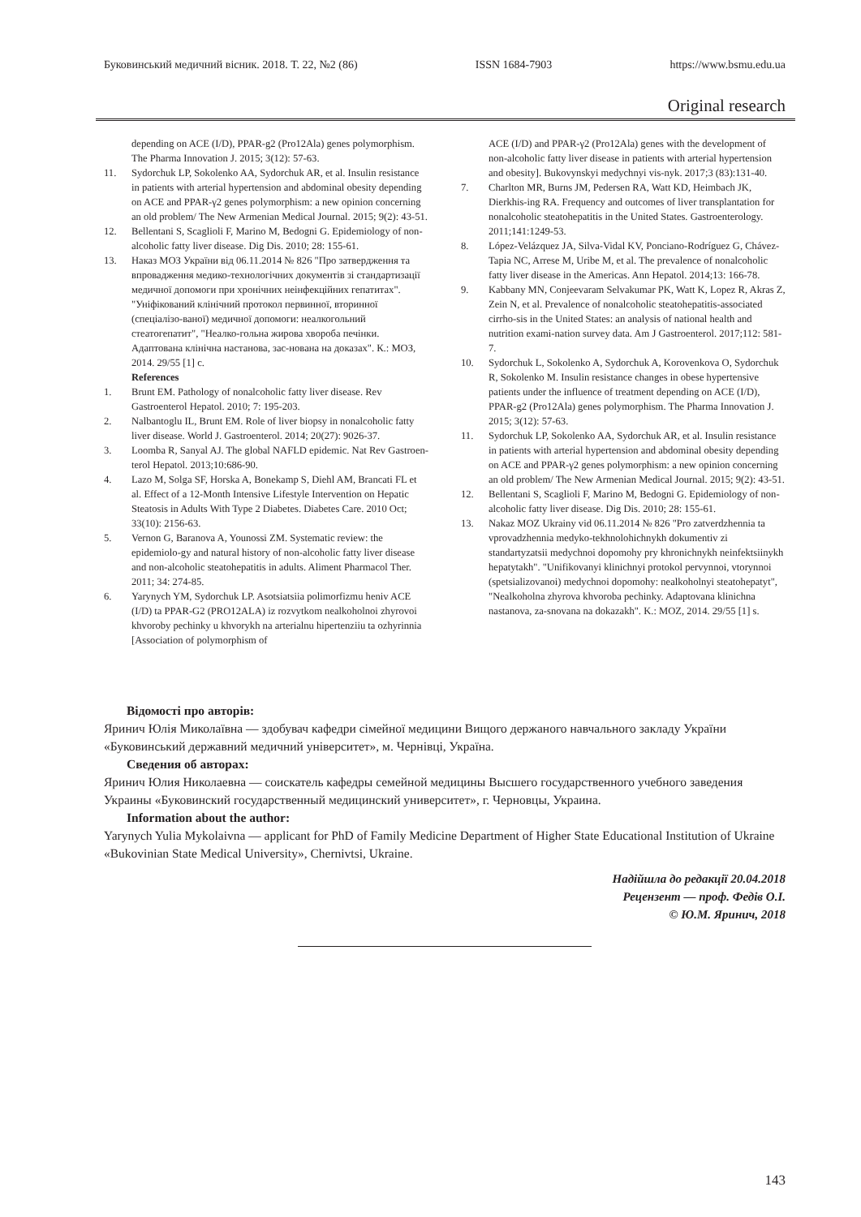Буковинський медичний вісник. 2018. Т. 22, №2 (86) ISSN 1684-7903 https://www.bsmu.edu.ua
Original research
depending on ACE (I/D), PPAR-g2 (Pro12Ala) genes polymorphism. The Pharma Innovation J. 2015; 3(12): 57-63.
11. Sydorchuk LP, Sokolenko AA, Sydorchuk AR, et al. Insulin resistance in patients with arterial hypertension and abdominal obesity depending on ACE and PPAR-γ2 genes polymorphism: a new opinion concerning an old problem/ The New Armenian Medical Journal. 2015; 9(2): 43-51.
12. Bellentani S, Scaglioli F, Marino M, Bedogni G. Epidemiology of non-alcoholic fatty liver disease. Dig Dis. 2010; 28: 155-61.
13. Наказ МОЗ України від 06.11.2014 № 826 "Про затвердження та впровадження медико-технологічних документів зі стандартизації медичної допомоги при хронічних неінфекційних гепатитах". "Уніфікований клінічний протокол первинної, вторинної (спеціалізо-ваної) медичної допомоги: неалкогольний стеатогепатит", "Неалко-гольна жирова хвороба печінки. Адаптована клінічна настанова, зас-нована на доказах". К.: МОЗ, 2014. 29/55 [1] с.
References
1. Brunt EM. Pathology of nonalcoholic fatty liver disease. Rev Gastroenterol Hepatol. 2010; 7: 195-203.
2. Nalbantoglu IL, Brunt EM. Role of liver biopsy in nonalcoholic fatty liver disease. World J. Gastroenterol. 2014; 20(27): 9026-37.
3. Loomba R, Sanyal AJ. The global NAFLD epidemic. Nat Rev Gastroen-terol Hepatol. 2013;10:686-90.
4. Lazo M, Solga SF, Horska A, Bonekamp S, Diehl AM, Brancati FL et al. Effect of a 12-Month Intensive Lifestyle Intervention on Hepatic Steatosis in Adults With Type 2 Diabetes. Diabetes Care. 2010 Oct; 33(10): 2156-63.
5. Vernon G, Baranova A, Younossi ZM. Systematic review: the epidemiolo-gy and natural history of non-alcoholic fatty liver disease and non-alcoholic steatohepatitis in adults. Aliment Pharmacol Ther. 2011; 34: 274-85.
6. Yarynych YM, Sydorchuk LP. Asotsiatsiia polimorfizmu heniv ACE (I/D) ta PPAR-G2 (PRO12ALA) iz rozvytkom nealkoholnoi zhyrovoi khvoroby pechinky u khvorykh na arterialnu hipertenziiu ta ozhyrinnia [Association of polymorphism of
ACE (I/D) and PPAR-γ2 (Pro12Ala) genes with the development of non-alcoholic fatty liver disease in patients with arterial hypertension and obesity]. Bukovynskyi medychnyi vis-nyk. 2017;3 (83):131-40.
7. Charlton MR, Burns JM, Pedersen RA, Watt KD, Heimbach JK, Dierkhis-ing RA. Frequency and outcomes of liver transplantation for nonalcoholic steatohepatitis in the United States. Gastroenterology. 2011;141:1249-53.
8. López-Velázquez JA, Silva-Vidal KV, Ponciano-Rodríguez G, Chávez-Tapia NC, Arrese M, Uribe M, et al. The prevalence of nonalcoholic fatty liver disease in the Americas. Ann Hepatol. 2014;13: 166-78.
9. Kabbany MN, Conjeevaram Selvakumar PK, Watt K, Lopez R, Akras Z, Zein N, et al. Prevalence of nonalcoholic steatohepatitis-associated cirrho-sis in the United States: an analysis of national health and nutrition exami-nation survey data. Am J Gastroenterol. 2017;112: 581-7.
10. Sydorchuk L, Sokolenko A, Sydorchuk A, Korovenkova O, Sydorchuk R, Sokolenko M. Insulin resistance changes in obese hypertensive patients under the influence of treatment depending on ACE (I/D), PPAR-g2 (Pro12Ala) genes polymorphism. The Pharma Innovation J. 2015; 3(12): 57-63.
11. Sydorchuk LP, Sokolenko AA, Sydorchuk AR, et al. Insulin resistance in patients with arterial hypertension and abdominal obesity depending on ACE and PPAR-γ2 genes polymorphism: a new opinion concerning an old problem/ The New Armenian Medical Journal. 2015; 9(2): 43-51.
12. Bellentani S, Scaglioli F, Marino M, Bedogni G. Epidemiology of non-alcoholic fatty liver disease. Dig Dis. 2010; 28: 155-61.
13. Nakaz MOZ Ukrainy vid 06.11.2014 № 826 "Pro zatverdzhennia ta vprovadzhennia medyko-tekhnolohichnykh dokumentiv zi standartyzatsii medychnoi dopomohy pry khronichnykh neinfektsiinykh hepatytakh". "Unifikovanyi klinichnyi protokol pervynnoi, vtorynnoi (spetsializovanoi) medychnoi dopomohy: nealkoholnyi steatohepatyt", "Nealkoholna zhyrova khvoroba pechinky. Adaptovana klinichna nastanova, za-snovana na dokazakh". K.: MOZ, 2014. 29/55 [1] s.
Відомості про авторів:
Яринич Юлія Миколаївна — здобувач кафедри сімейної медицини Вищого держаного навчального закладу України «Буковинський державний медичний університет», м. Чернівці, Україна.
Сведения об авторах:
Яринич Юлия Николаевна — соискатель кафедры семейной медицины Высшего государственного учебного заведения Украины «Буковинский государственный медицинский университет», г. Черновцы, Украина.
Information about the author:
Yarynych Yulia Mykolaivna — applicant for PhD of Family Medicine Department of Higher State Educational Institution of Ukraine «Bukovinian State Medical University», Chernivtsi, Ukraine.
Надійшла до редакції 20.04.2018
Рецензент — проф. Федів О.І.
© Ю.М. Яринич, 2018
143